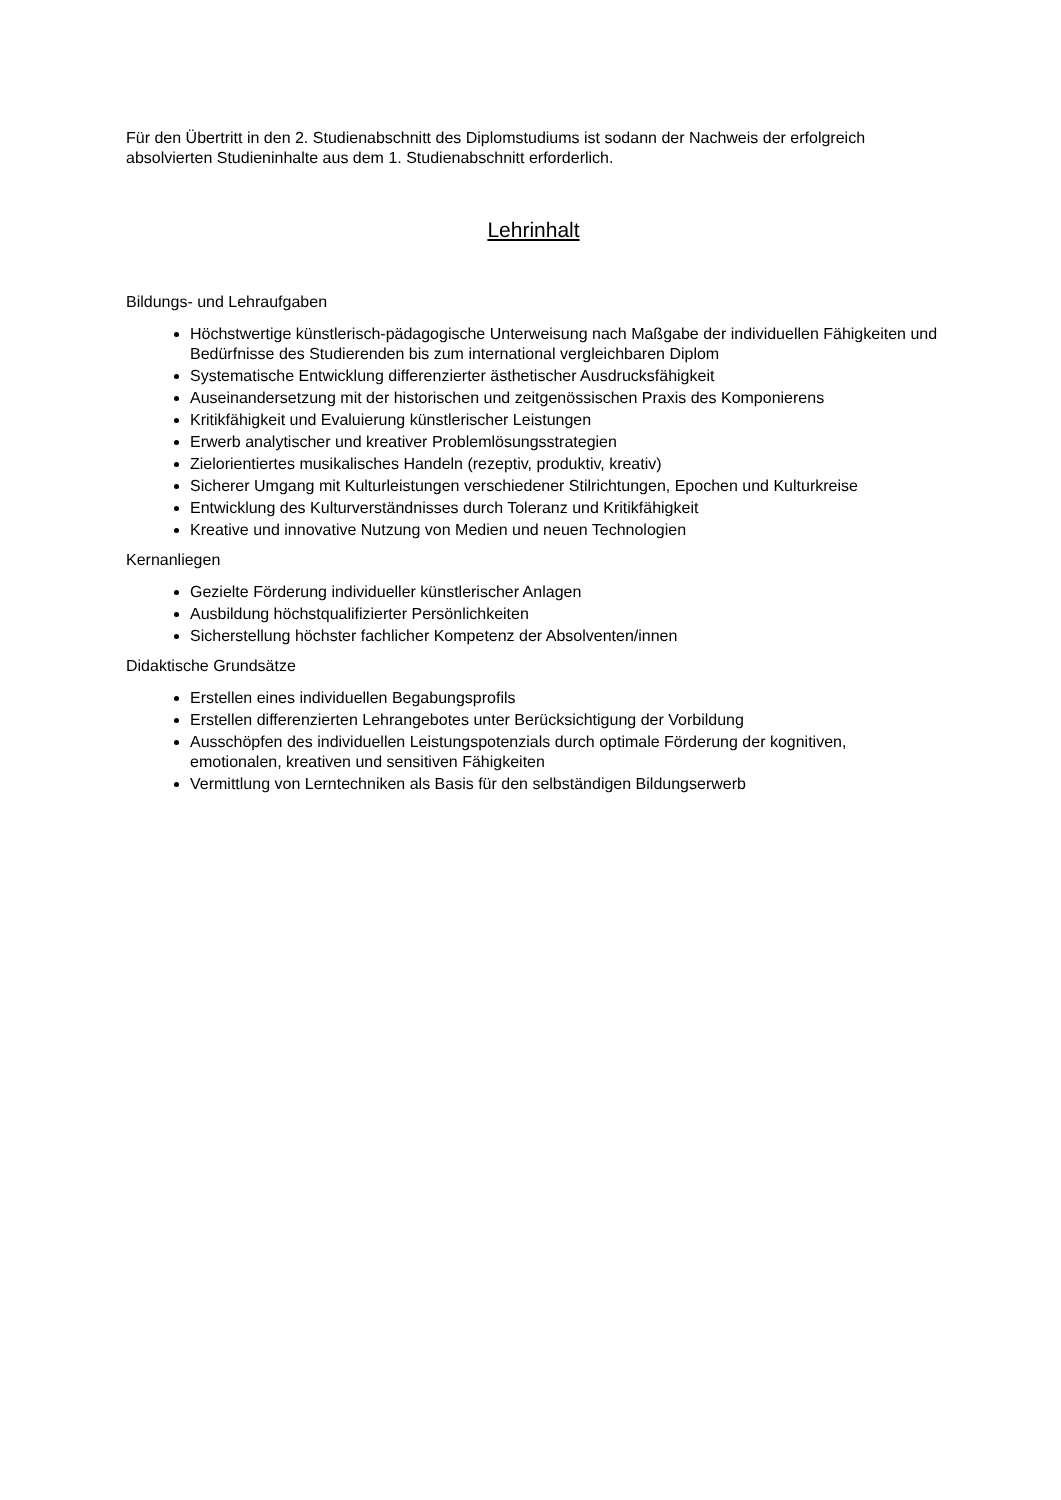Für den Übertritt in den 2. Studienabschnitt des Diplomstudiums ist sodann der Nachweis der erfolgreich absolvierten Studieninhalte aus dem 1. Studienabschnitt erforderlich.
Lehrinhalt
Bildungs- und Lehraufgaben
Höchstwertige künstlerisch-pädagogische Unterweisung nach Maßgabe der individuellen Fähigkeiten und Bedürfnisse des Studierenden bis zum international vergleichbaren Diplom
Systematische Entwicklung differenzierter ästhetischer Ausdrucksfähigkeit
Auseinandersetzung mit der historischen und zeitgenössischen Praxis des Komponierens
Kritikfähigkeit und Evaluierung künstlerischer Leistungen
Erwerb analytischer und kreativer Problemlösungsstrategien
Zielorientiertes musikalisches Handeln (rezeptiv, produktiv, kreativ)
Sicherer Umgang mit Kulturleistungen verschiedener Stilrichtungen, Epochen und Kulturkreise
Entwicklung des Kulturverständnisses durch Toleranz und Kritikfähigkeit
Kreative und innovative Nutzung von Medien und neuen Technologien
Kernanliegen
Gezielte Förderung individueller künstlerischer Anlagen
Ausbildung höchstqualifizierter Persönlichkeiten
Sicherstellung höchster fachlicher Kompetenz der Absolventen/innen
Didaktische Grundsätze
Erstellen eines individuellen Begabungsprofils
Erstellen differenzierten Lehrangebotes unter Berücksichtigung der Vorbildung
Ausschöpfen des individuellen Leistungspotenzials durch optimale Förderung der kognitiven, emotionalen, kreativen und sensitiven Fähigkeiten
Vermittlung von Lerntechniken als Basis für den selbständigen Bildungserwerb